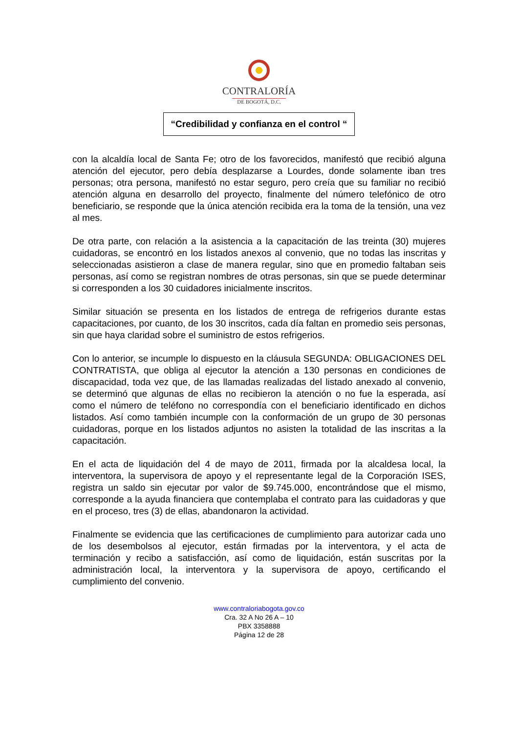CONTRALORÍA
DE BOGOTÁ, D.C.
“Credibilidad y confianza en el control “
con la alcaldía local de Santa Fe; otro de los favorecidos, manifestó que recibió alguna atención del ejecutor, pero debía desplazarse a Lourdes, donde solamente iban tres personas; otra persona, manifestó no estar seguro, pero creía que su familiar no recibió atención alguna en desarrollo del proyecto, finalmente del número telefónico de otro beneficiario, se responde que la única atención recibida era la toma de la tensión, una vez al mes.
De otra parte, con relación a la asistencia a la capacitación de las treinta (30) mujeres cuidadoras, se encontró en los listados anexos al convenio, que no todas las inscritas y seleccionadas asistieron a clase de manera regular, sino que en promedio faltaban seis personas, así como se registran nombres de otras personas, sin que se puede determinar si corresponden a los 30 cuidadores inicialmente inscritos.
Similar situación se presenta en los listados de entrega de refrigerios durante estas capacitaciones, por cuanto, de los 30 inscritos, cada día faltan en promedio seis personas, sin que haya claridad sobre el suministro de estos refrigerios.
Con lo anterior, se incumple lo dispuesto en la cláusula SEGUNDA: OBLIGACIONES DEL CONTRATISTA, que obliga al ejecutor la atención a 130 personas en condiciones de discapacidad, toda vez que, de las llamadas realizadas del listado anexado al convenio, se determinó que algunas de ellas no recibieron la atención o no fue la esperada, así como el número de teléfono no correspondía con el beneficiario identificado en dichos listados. Así como también incumple con la conformación de un grupo de 30 personas cuidadoras, porque en los listados adjuntos no asisten la totalidad de las inscritas a la capacitación.
En el acta de liquidación del 4 de mayo de 2011, firmada por la alcaldesa local, la interventora, la supervisora de apoyo y el representante legal de la Corporación ISES, registra un saldo sin ejecutar por valor de $9.745.000, encontrándose que el mismo, corresponde a la ayuda financiera que contemplaba el contrato para las cuidadoras y que en el proceso, tres (3) de ellas, abandonaron la actividad.
Finalmente se evidencia que las certificaciones de cumplimiento para autorizar cada uno de los desembolsos al ejecutor, están firmadas por la interventora, y el acta de terminación y recibo a satisfacción, así como de liquidación, están suscritas por la administración local, la interventora y la supervisora de apoyo, certificando el cumplimiento del convenio.
www.contraloriabogota.gov.co
Cra. 32 A No 26 A – 10
PBX 3358888
Página 12 de 28